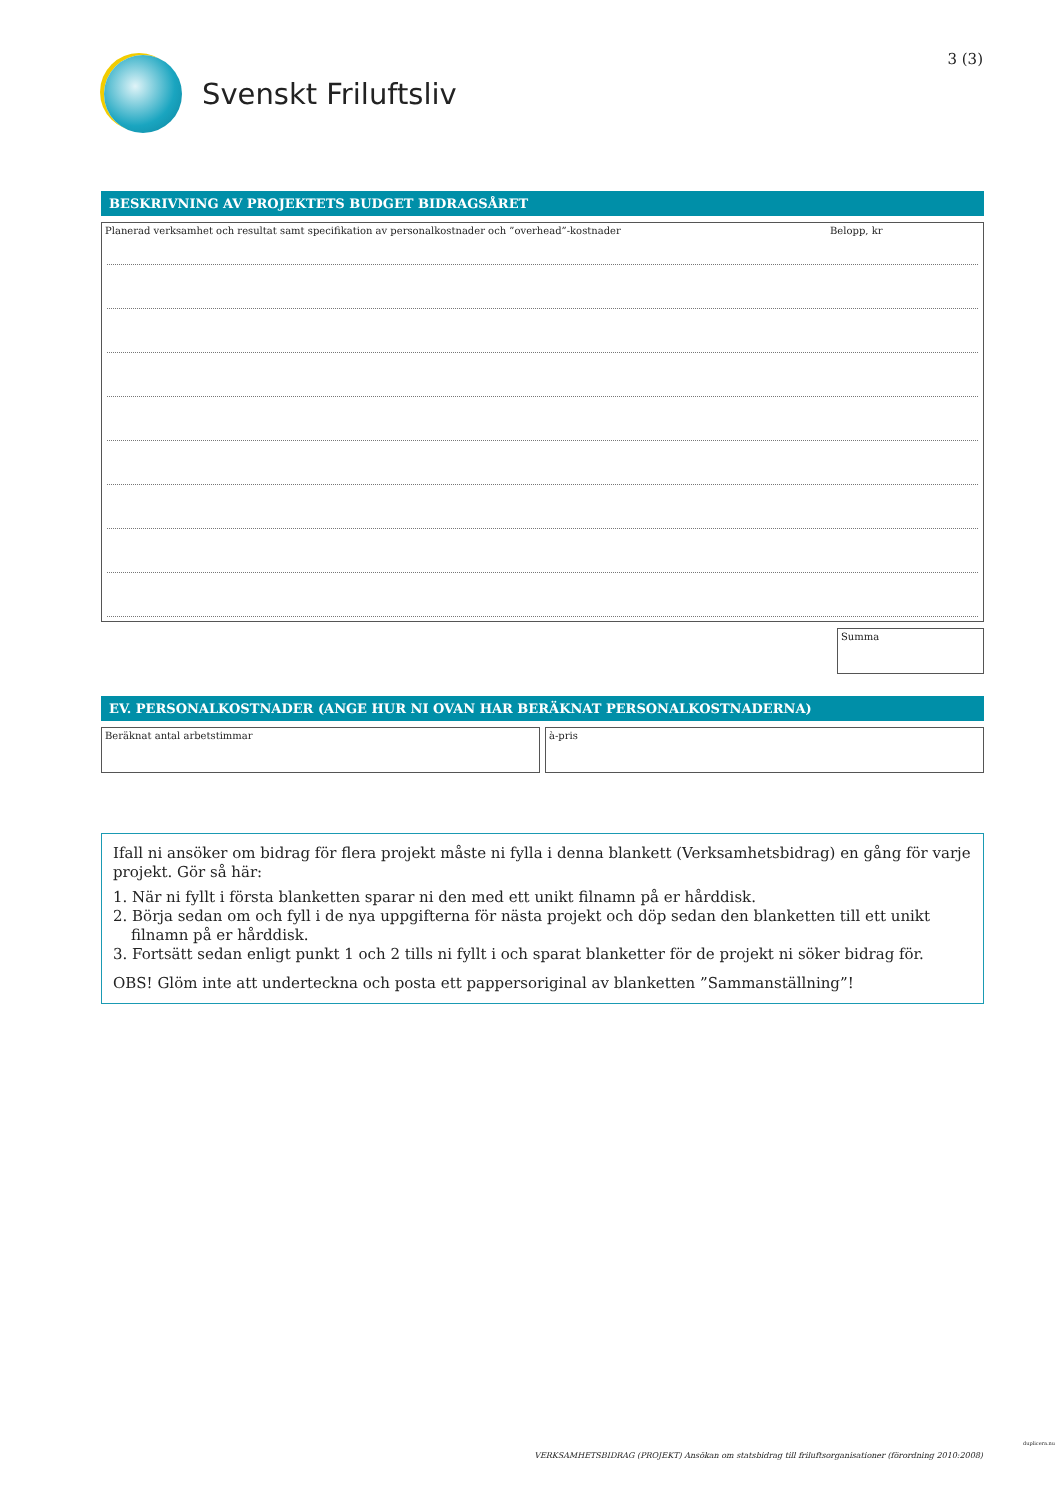Svenskt Friluftsliv 3 (3)
BESKRIVNING AV PROJEKTETS BUDGET BIDRAGSÅRET
Planerad verksamhet och resultat samt specifikation av personalkostnader och ”overhead”-kostnader Belopp, kr
Summa
EV. PERSONALKOSTNADER (ANGE HUR NI OVAN HAR BERÄKNAT PERSONALKOSTNADERNA)
Beräknat antal arbetstimmar à-pris
Ifall ni ansöker om bidrag för flera projekt måste ni fylla i denna blankett (Verksamhetsbidrag) en gång för varje projekt. Gör så här:
1. När ni fyllt i första blanketten sparar ni den med ett unikt filnamn på er hårddisk.
2. Börja sedan om och fyll i de nya uppgifterna för nästa projekt och döp sedan den blanketten till ett unikt filnamn på er hårddisk.
3. Fortsätt sedan enligt punkt 1 och 2 tills ni fyllt i och sparat blanketter för de projekt ni söker bidrag för.
OBS! Glöm inte att underteckna och posta ett pappersoriginal av blanketten ”Sammanställning”!
VERKSAMHETSBIDRAG (PROJEKT) Ansökan om statsbidrag till friluftsorganisationer (förordning 2010:2008)
duplicera.nu